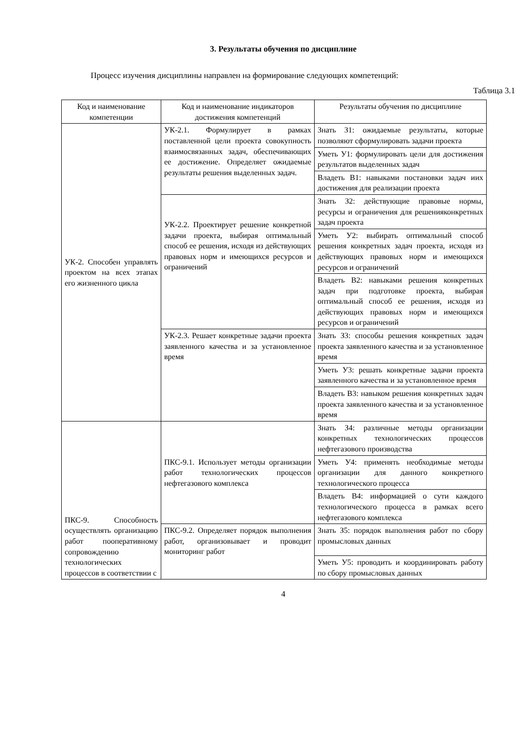3. Результаты обучения по дисциплине
Процесс изучения дисциплины направлен на формирование следующих компетенций:
Таблица 3.1
| Код и наименование компетенции | Код и наименование индикаторов достижения компетенций | Результаты обучения по дисциплине |
| --- | --- | --- |
| УК-2. Способен управлять проектом на всех этапах его жизненного цикла | УК-2.1. Формулирует в рамках поставленной цели проекта совокупность взаимосвязанных задач, обеспечивающих ее достижение. Определяет ожидаемые результаты решения выделенных задач. | Знать З1: ожидаемые результаты, которые позволяют сформулировать задачи проекта |
| | | Уметь У1: формулировать цели для достижения результатов выделенных задач |
| | | Владеть В1: навыками постановки задач иих достижения для реализации проекта |
| | УК-2.2. Проектирует решение конкретной задачи проекта, выбирая оптимальный способ ее решения, исходя из действующих правовых норм и имеющихся ресурсов и ограничений | Знать З2: действующие правовые нормы, ресурсы и ограничения для решенияконкретных задач проекта |
| | | Уметь У2: выбирать оптимальный способ решения конкретных задач проекта, исходя из действующих правовых норм и имеющихся ресурсов и ограничений |
| | | Владеть В2: навыками решения конкретных задач при подготовке проекта, выбирая оптимальный способ ее решения, исходя из действующих правовых норм и имеющихся ресурсов и ограничений |
| | УК-2.3. Решает конкретные задачи проекта заявленного качества и за установленное время | Знать З3: способы решения конкретных задач проекта заявленного качества и за установленное время |
| | | Уметь У3: решать конкретные задачи проекта заявленного качества и за установленное время |
| | | Владеть В3: навыком решения конкретных задач проекта заявленного качества и за установленное время |
| ПКС-9. Способность осуществлять организацию работ пооперативному сопровождению технологических процессов в соответствии с | ПКС-9.1. Использует методы организации работ технологических процессов нефтегазового комплекса | Знать З4: различные методы организации конкретных технологических процессов нефтегазового производства |
| | | Уметь У4: применять необходимые методы организации для данного конкретного технологического процесса |
| | | Владеть В4: информацией о сути каждого технологического процесса в рамках всего нефтегазового комплекса |
| | ПКС-9.2. Определяет порядок выполнения работ, организовывает и проводит мониторинг работ | Знать З5: порядок выполнения работ по сбору промысловых данных |
| | | Уметь У5: проводить и координировать работу по сбору промысловых данных |
4